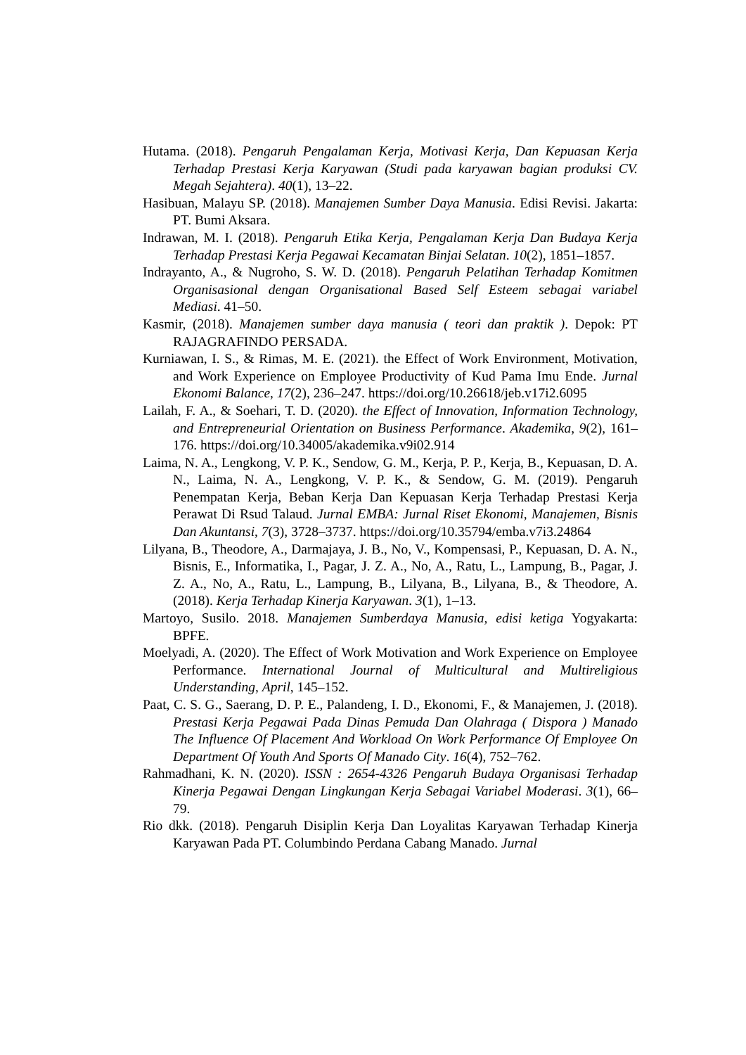Hutama. (2018). Pengaruh Pengalaman Kerja, Motivasi Kerja, Dan Kepuasan Kerja Terhadap Prestasi Kerja Karyawan (Studi pada karyawan bagian produksi CV. Megah Sejahtera). 40(1), 13–22.
Hasibuan, Malayu SP. (2018). Manajemen Sumber Daya Manusia. Edisi Revisi. Jakarta: PT. Bumi Aksara.
Indrawan, M. I. (2018). Pengaruh Etika Kerja, Pengalaman Kerja Dan Budaya Kerja Terhadap Prestasi Kerja Pegawai Kecamatan Binjai Selatan. 10(2), 1851–1857.
Indrayanto, A., & Nugroho, S. W. D. (2018). Pengaruh Pelatihan Terhadap Komitmen Organisasional dengan Organisational Based Self Esteem sebagai variabel Mediasi. 41–50.
Kasmir, (2018). Manajemen sumber daya manusia ( teori dan praktik ). Depok: PT RAJAGRAFINDO PERSADA.
Kurniawan, I. S., & Rimas, M. E. (2021). the Effect of Work Environment, Motivation, and Work Experience on Employee Productivity of Kud Pama Imu Ende. Jurnal Ekonomi Balance, 17(2), 236–247. https://doi.org/10.26618/jeb.v17i2.6095
Lailah, F. A., & Soehari, T. D. (2020). the Effect of Innovation, Information Technology, and Entrepreneurial Orientation on Business Performance. Akademika, 9(2), 161–176. https://doi.org/10.34005/akademika.v9i02.914
Laima, N. A., Lengkong, V. P. K., Sendow, G. M., Kerja, P. P., Kerja, B., Kepuasan, D. A. N., Laima, N. A., Lengkong, V. P. K., & Sendow, G. M. (2019). Pengaruh Penempatan Kerja, Beban Kerja Dan Kepuasan Kerja Terhadap Prestasi Kerja Perawat Di Rsud Talaud. Jurnal EMBA: Jurnal Riset Ekonomi, Manajemen, Bisnis Dan Akuntansi, 7(3), 3728–3737. https://doi.org/10.35794/emba.v7i3.24864
Lilyana, B., Theodore, A., Darmajaya, J. B., No, V., Kompensasi, P., Kepuasan, D. A. N., Bisnis, E., Informatika, I., Pagar, J. Z. A., No, A., Ratu, L., Lampung, B., Pagar, J. Z. A., No, A., Ratu, L., Lampung, B., Lilyana, B., Lilyana, B., & Theodore, A. (2018). Kerja Terhadap Kinerja Karyawan. 3(1), 1–13.
Martoyo, Susilo. 2018. Manajemen Sumberdaya Manusia, edisi ketiga Yogyakarta: BPFE.
Moelyadi, A. (2020). The Effect of Work Motivation and Work Experience on Employee Performance. International Journal of Multicultural and Multireligious Understanding, April, 145–152.
Paat, C. S. G., Saerang, D. P. E., Palandeng, I. D., Ekonomi, F., & Manajemen, J. (2018). Prestasi Kerja Pegawai Pada Dinas Pemuda Dan Olahraga ( Dispora ) Manado The Influence Of Placement And Workload On Work Performance Of Employee On Department Of Youth And Sports Of Manado City. 16(4), 752–762.
Rahmadhani, K. N. (2020). ISSN : 2654-4326 Pengaruh Budaya Organisasi Terhadap Kinerja Pegawai Dengan Lingkungan Kerja Sebagai Variabel Moderasi. 3(1), 66–79.
Rio dkk. (2018). Pengaruh Disiplin Kerja Dan Loyalitas Karyawan Terhadap Kinerja Karyawan Pada PT. Columbindo Perdana Cabang Manado. Jurnal